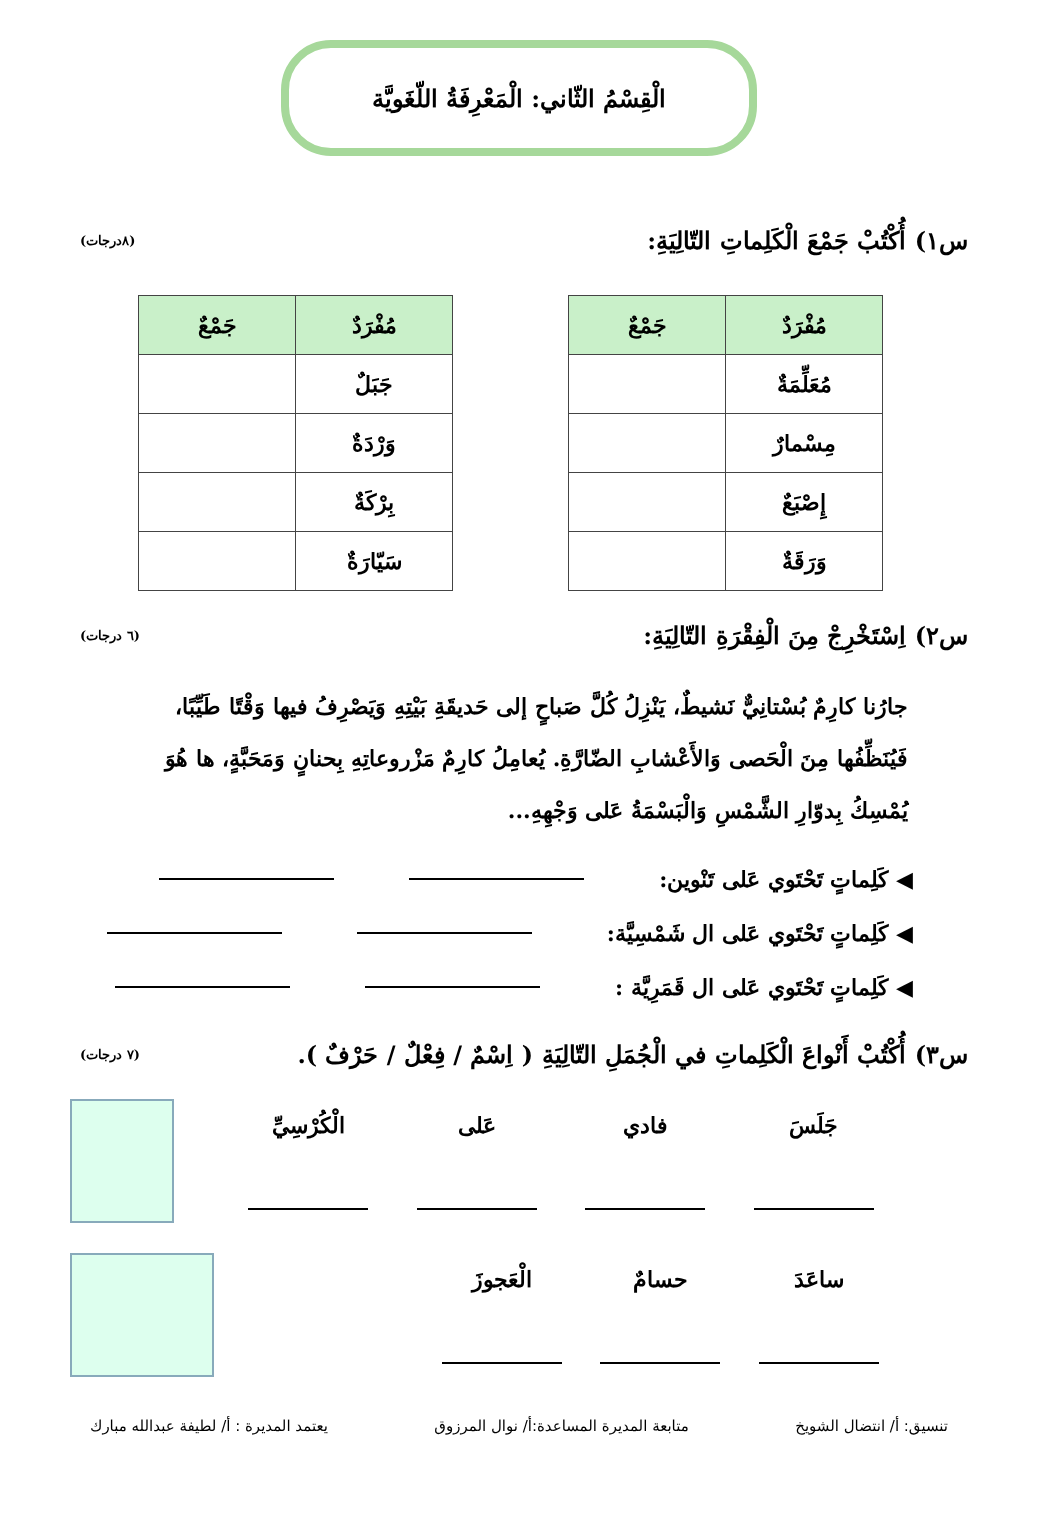الْقِسْمُ الثّاني: الْمَعْرِفَةُ اللّغَويَّة
س١) أُكْتُبْ جَمْعَ الْكَلِماتِ التّالِيَةِ: (٨درجات)
| مُفْرَدٌ | جَمْعٌ |
| --- | --- |
| مُعَلِّمَةٌ | |
| مِسْمارٌ | |
| إِصْبَعٌ | |
| وَرَقَةٌ | |
| مُفْرَدٌ | جَمْعٌ |
| --- | --- |
| جَبَلٌ | |
| وَرْدَةٌ | |
| بِرْكَةٌ | |
| سَيّارَةٌ | |
س٢) اِسْتَخْرِجْ مِنَ الْفِقْرَةِ التّالِيَةِ: (٦ درجات)
جارُنا كارِمٌ بُسْتانِيٌّ نَشيطٌ، يَنْزِلُ كُلَّ صَباحٍ إلى حَديقَةِ بَيْتِهِ وَيَصْرِفُ فيها وَقْتًا طَيِّبًا، فَيُنَظِّفُها مِنَ الْحَصى وَالأَعْشابِ الضّارَّةِ. يُعامِلُ كارِمٌ مَزْروعاتِهِ بِحنانٍ وَمَحَبَّةٍ، ها هُوَ يُمْسِكُ بِدوّارِ الشَّمْسِ وَالْبَسْمَةُ عَلى وَجْهِهِ...
◀ كَلِماتٍ تَحْتَوي عَلى تَنْوين:
◀ كَلِماتٍ تَحْتَوي عَلى ال شَمْسِيَّة:
◀ كَلِماتٍ تَحْتَوي عَلى ال قَمَرِيَّة :
س٣) أُكْتُبْ أَنْواعَ الْكَلِماتِ في الْجُمَلِ التّالِيَةِ ( اِسْمٌ / فِعْلٌ / حَرْفٌ ). (٧ درجات)
جَلَسَ فادي عَلى الْكُرْسِيِّ
ساعَدَ حسامٌ الْعَجوزَ
تنسيق: أ/ انتضال الشويخ متابعة المديرة المساعدة:أ/ نوال المرزوق يعتمد المديرة : أ/ لطيفة عبدالله مبارك